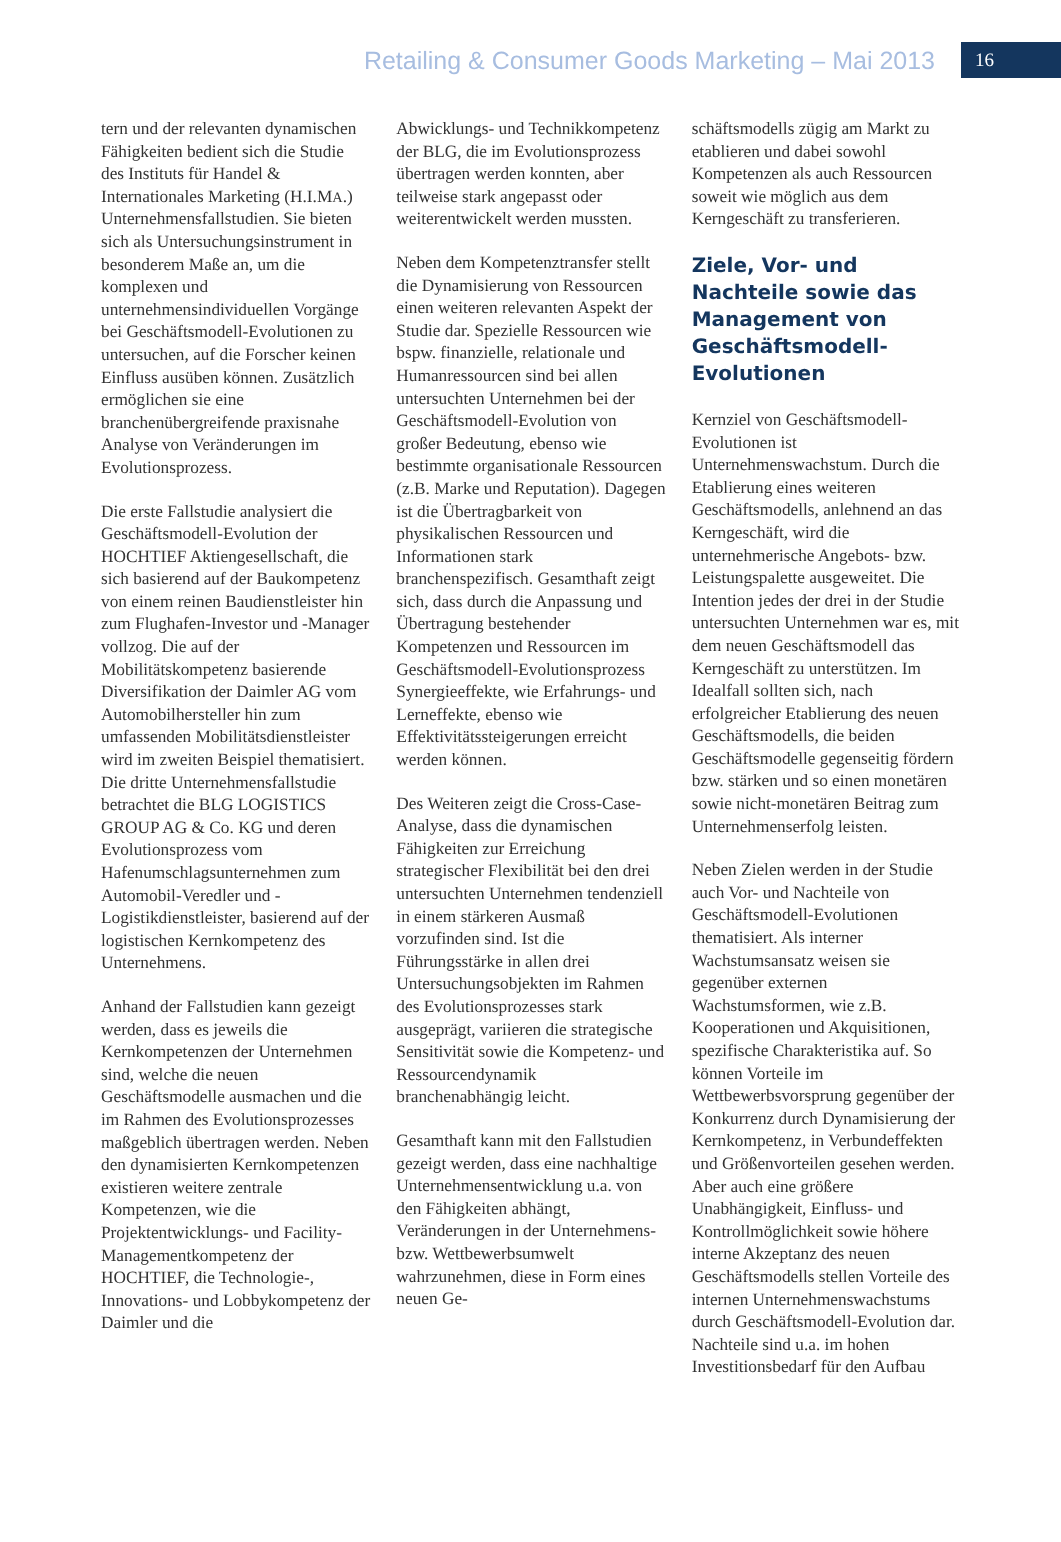Retailing & Consumer Goods Marketing – Mai 2013
16
tern und der relevanten dynamischen Fähigkeiten bedient sich die Studie des Instituts für Handel & Internationales Marketing (H.I.MA.) Unternehmensfallstudien. Sie bieten sich als Untersuchungsinstrument in besonderem Maße an, um die komplexen und unternehmensindividuellen Vorgänge bei Geschäftsmodell-Evolutionen zu untersuchen, auf die Forscher keinen Einfluss ausüben können. Zusätzlich ermöglichen sie eine branchenübergreifende praxisnahe Analyse von Veränderungen im Evolutionsprozess.
Die erste Fallstudie analysiert die Geschäftsmodell-Evolution der HOCHTIEF Aktiengesellschaft, die sich basierend auf der Baukompetenz von einem reinen Baudienstleister hin zum Flughafen-Investor und -Manager vollzog. Die auf der Mobilitätskompetenz basierende Diversifikation der Daimler AG vom Automobilhersteller hin zum umfassenden Mobilitätsdienstleister wird im zweiten Beispiel thematisiert. Die dritte Unternehmensfallstudie betrachtet die BLG LOGISTICS GROUP AG & Co. KG und deren Evolutionsprozess vom Hafenumschlagsunternehmen zum Automobil-Veredler und -Logistikdienstleister, basierend auf der logistischen Kernkompetenz des Unternehmens.
Anhand der Fallstudien kann gezeigt werden, dass es jeweils die Kernkompetenzen der Unternehmen sind, welche die neuen Geschäftsmodelle ausmachen und die im Rahmen des Evolutionsprozesses maßgeblich übertragen werden. Neben den dynamisierten Kernkompetenzen existieren weitere zentrale Kompetenzen, wie die Projektentwicklungs- und Facility-Managementkompetenz der HOCHTIEF, die Technologie-, Innovations- und Lobbykompetenz der Daimler und die
Abwicklungs- und Technikkompetenz der BLG, die im Evolutionsprozess übertragen werden konnten, aber teilweise stark angepasst oder weiterentwickelt werden mussten.
Neben dem Kompetenztransfer stellt die Dynamisierung von Ressourcen einen weiteren relevanten Aspekt der Studie dar. Spezielle Ressourcen wie bspw. finanzielle, relationale und Humanressourcen sind bei allen untersuchten Unternehmen bei der Geschäftsmodell-Evolution von großer Bedeutung, ebenso wie bestimmte organisationale Ressourcen (z.B. Marke und Reputation). Dagegen ist die Übertragbarkeit von physikalischen Ressourcen und Informationen stark branchenspezifisch. Gesamthaft zeigt sich, dass durch die Anpassung und Übertragung bestehender Kompetenzen und Ressourcen im Geschäftsmodell-Evolutionsprozess Synergieeffekte, wie Erfahrungs- und Lerneffekte, ebenso wie Effektivitätssteigerungen erreicht werden können.
Des Weiteren zeigt die Cross-Case-Analyse, dass die dynamischen Fähigkeiten zur Erreichung strategischer Flexibilität bei den drei untersuchten Unternehmen tendenziell in einem stärkeren Ausmaß vorzufinden sind. Ist die Führungsstärke in allen drei Untersuchungsobjekten im Rahmen des Evolutionsprozesses stark ausgeprägt, variieren die strategische Sensitivität sowie die Kompetenz- und Ressourcendynamik branchenabhängig leicht.
Gesamthaft kann mit den Fallstudien gezeigt werden, dass eine nachhaltige Unternehmensentwicklung u.a. von den Fähigkeiten abhängt, Veränderungen in der Unternehmens- bzw. Wettbewerbsumwelt wahrzunehmen, diese in Form eines neuen Ge-
schäftsmodells zügig am Markt zu etablieren und dabei sowohl Kompetenzen als auch Ressourcen soweit wie möglich aus dem Kerngeschäft zu transferieren.
Ziele, Vor- und Nachteile sowie das Management von Geschäftsmodell-Evolutionen
Kernziel von Geschäftsmodell-Evolutionen ist Unternehmenswachstum. Durch die Etablierung eines weiteren Geschäftsmodells, anlehnend an das Kerngeschäft, wird die unternehmerische Angebots- bzw. Leistungspalette ausgeweitet. Die Intention jedes der drei in der Studie untersuchten Unternehmen war es, mit dem neuen Geschäftsmodell das Kerngeschäft zu unterstützen. Im Idealfall sollten sich, nach erfolgreicher Etablierung des neuen Geschäftsmodells, die beiden Geschäftsmodelle gegenseitig fördern bzw. stärken und so einen monetären sowie nicht-monetären Beitrag zum Unternehmenserfolg leisten.
Neben Zielen werden in der Studie auch Vor- und Nachteile von Geschäftsmodell-Evolutionen thematisiert. Als interner Wachstumsansatz weisen sie gegenüber externen Wachstumsformen, wie z.B. Kooperationen und Akquisitionen, spezifische Charakteristika auf. So können Vorteile im Wettbewerbsvorsprung gegenüber der Konkurrenz durch Dynamisierung der Kernkompetenz, in Verbundeffekten und Größenvorteilen gesehen werden. Aber auch eine größere Unabhängigkeit, Einfluss- und Kontrollmöglichkeit sowie höhere interne Akzeptanz des neuen Geschäftsmodells stellen Vorteile des internen Unternehmenswachstums durch Geschäftsmodell-Evolution dar. Nachteile sind u.a. im hohen Investitionsbedarf für den Aufbau